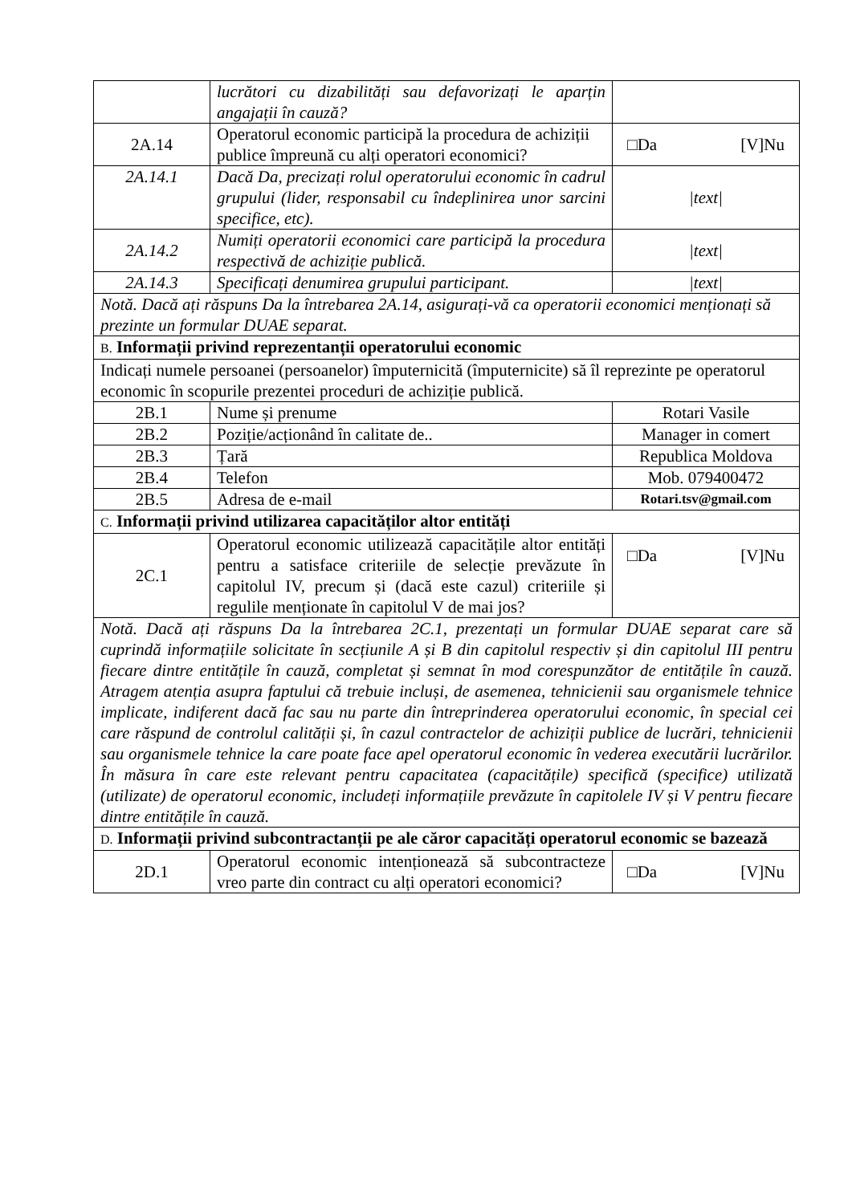| | lucrători cu dizabilități sau defavorizați le aparțin angajații în cauză? | |
| 2A.14 | Operatorul economic participă la procedura de achiziții publice împreună cu alți operatori economici? | □Da [V]Nu |
| 2A.14.1 | Dacă Da, precizați rolul operatorului economic în cadrul grupului (lider, responsabil cu îndeplinirea unor sarcini specifice, etc). | /text/ |
| 2A.14.2 | Numiți operatorii economici care participă la procedura respectivă de achiziție publică. | /text/ |
| 2A.14.3 | Specificați denumirea grupului participant. | /text/ |
| Notă. Dacă ați răspuns Da la întrebarea 2A.14, asigurați-vă ca operatorii economici menționați să prezinte un formular DUAE separat. | | |
| B. Informații privind reprezentanții operatorului economic | | |
| Indicați numele persoanei (persoanelor) împuternicită (împuternicite) să îl reprezinte pe operatorul economic în scopurile prezentei proceduri de achiziție publică. | | |
| 2B.1 | Nume și prenume | Rotari Vasile |
| 2B.2 | Poziție/acționând în calitate de.. | Manager in comert |
| 2B.3 | Țară | Republica Moldova |
| 2B.4 | Telefon | Mob. 079400472 |
| 2B.5 | Adresa de e-mail | Rotari.tsv@gmail.com |
| C. Informații privind utilizarea capacităților altor entități | | |
| 2C.1 | Operatorul economic utilizează capacitățile altor entități pentru a satisface criteriile de selecție prevăzute în capitolul IV, precum și (dacă este cazul) criteriile și regulile menționate în capitolul V de mai jos? | □Da [V]Nu |
| Notă. Dacă ați răspuns Da la întrebarea 2C.1, prezentați un formular DUAE separat care să cuprindă informațiile solicitate în secțiunile A și B din capitolul respectiv și din capitolul III pentru fiecare dintre entitățile în cauză, completat și semnat în mod corespunzător de entitățile în cauză. Atragem atenția asupra faptului că trebuie incluși, de asemenea, tehnicienii sau organismele tehnice implicate, indiferent dacă fac sau nu parte din întreprinderea operatorului economic, în special cei care răspund de controlul calității și, în cazul contractelor de achiziții publice de lucrări, tehnicienii sau organismele tehnice la care poate face apel operatorul economic în vederea executării lucrărilor. În măsura în care este relevant pentru capacitatea (capacitățile) specifică (specifice) utilizată (utilizate) de operatorul economic, includeți informațiile prevăzute în capitolele IV și V pentru fiecare dintre entitățile în cauză. | | |
| D. Informații privind subcontractanții pe ale căror capacități operatorul economic se bazează | | |
| 2D.1 | Operatorul economic intenționează să subcontracteze vreo parte din contract cu alți operatori economici? | □Da [V]Nu |